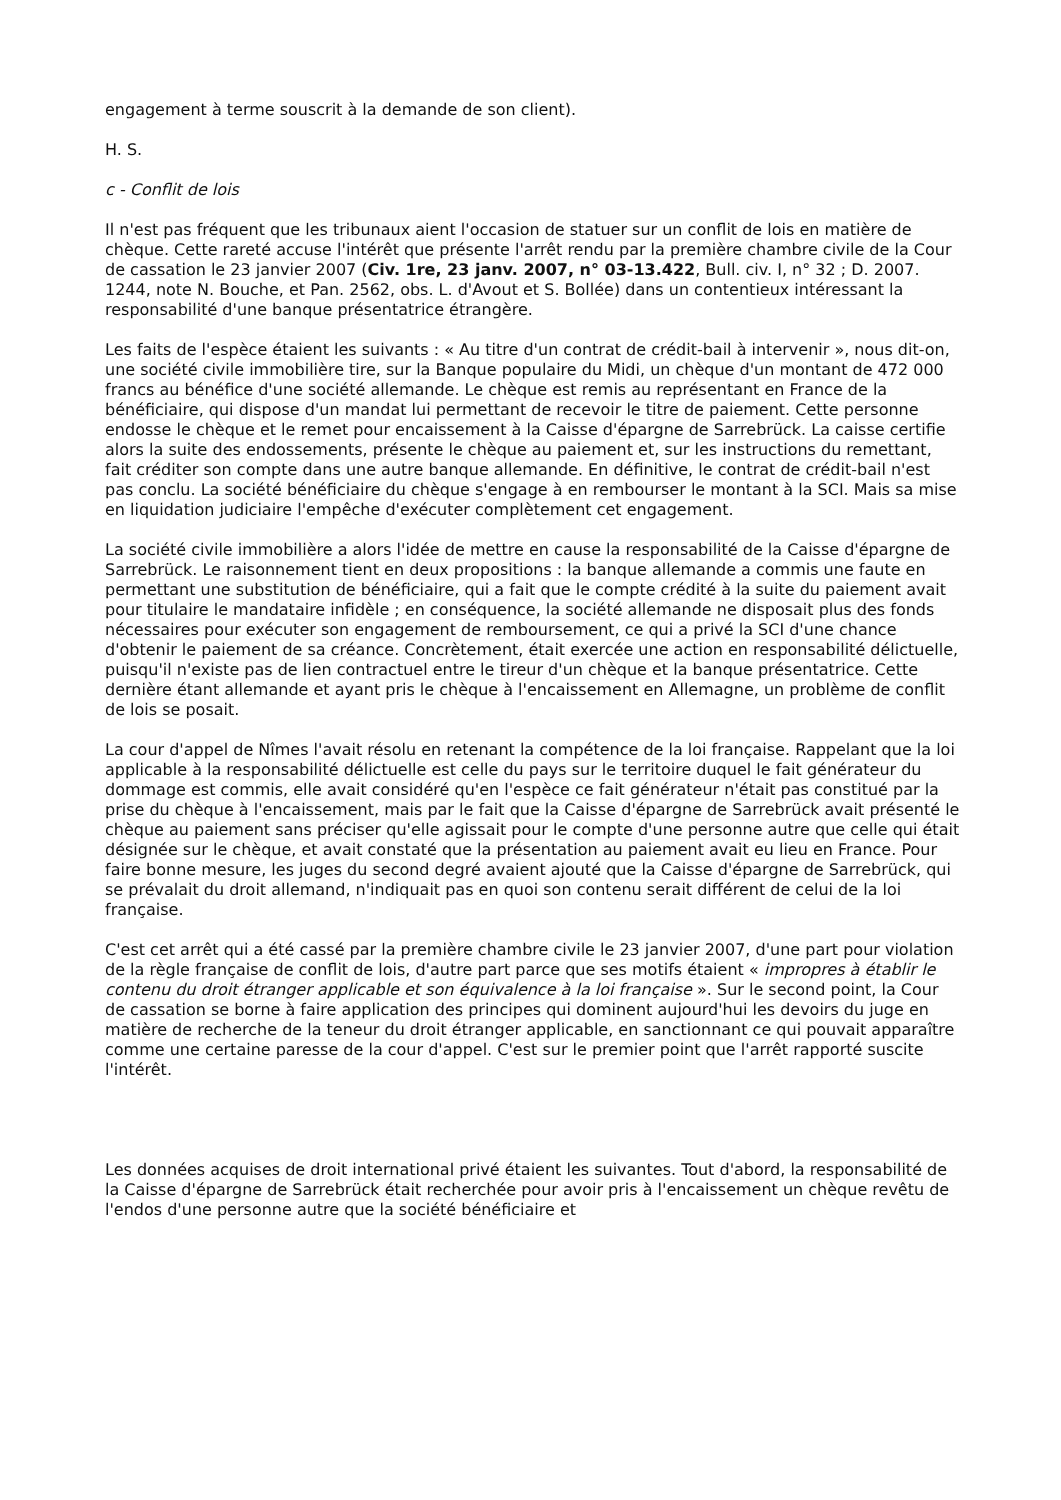engagement à terme souscrit à la demande de son client).
H. S.
c - Conflit de lois
Il n'est pas fréquent que les tribunaux aient l'occasion de statuer sur un conflit de lois en matière de chèque. Cette rareté accuse l'intérêt que présente l'arrêt rendu par la première chambre civile de la Cour de cassation le 23 janvier 2007 (Civ. 1re, 23 janv. 2007, n° 03-13.422, Bull. civ. I, n° 32 ; D. 2007. 1244, note N. Bouche, et Pan. 2562, obs. L. d'Avout et S. Bollée) dans un contentieux intéressant la responsabilité d'une banque présentatrice étrangère.
Les faits de l'espèce étaient les suivants : « Au titre d'un contrat de crédit-bail à intervenir », nous dit-on, une société civile immobilière tire, sur la Banque populaire du Midi, un chèque d'un montant de 472 000 francs au bénéfice d'une société allemande. Le chèque est remis au représentant en France de la bénéficiaire, qui dispose d'un mandat lui permettant de recevoir le titre de paiement. Cette personne endosse le chèque et le remet pour encaissement à la Caisse d'épargne de Sarrebrück. La caisse certifie alors la suite des endossements, présente le chèque au paiement et, sur les instructions du remettant, fait créditer son compte dans une autre banque allemande. En définitive, le contrat de crédit-bail n'est pas conclu. La société bénéficiaire du chèque s'engage à en rembourser le montant à la SCI. Mais sa mise en liquidation judiciaire l'empêche d'exécuter complètement cet engagement.
La société civile immobilière a alors l'idée de mettre en cause la responsabilité de la Caisse d'épargne de Sarrebrück. Le raisonnement tient en deux propositions : la banque allemande a commis une faute en permettant une substitution de bénéficiaire, qui a fait que le compte crédité à la suite du paiement avait pour titulaire le mandataire infidèle ; en conséquence, la société allemande ne disposait plus des fonds nécessaires pour exécuter son engagement de remboursement, ce qui a privé la SCI d'une chance d'obtenir le paiement de sa créance. Concrètement, était exercée une action en responsabilité délictuelle, puisqu'il n'existe pas de lien contractuel entre le tireur d'un chèque et la banque présentatrice. Cette dernière étant allemande et ayant pris le chèque à l'encaissement en Allemagne, un problème de conflit de lois se posait.
La cour d'appel de Nîmes l'avait résolu en retenant la compétence de la loi française. Rappelant que la loi applicable à la responsabilité délictuelle est celle du pays sur le territoire duquel le fait générateur du dommage est commis, elle avait considéré qu'en l'espèce ce fait générateur n'était pas constitué par la prise du chèque à l'encaissement, mais par le fait que la Caisse d'épargne de Sarrebrück avait présenté le chèque au paiement sans préciser qu'elle agissait pour le compte d'une personne autre que celle qui était désignée sur le chèque, et avait constaté que la présentation au paiement avait eu lieu en France. Pour faire bonne mesure, les juges du second degré avaient ajouté que la Caisse d'épargne de Sarrebrück, qui se prévalait du droit allemand, n'indiquait pas en quoi son contenu serait différent de celui de la loi française.
C'est cet arrêt qui a été cassé par la première chambre civile le 23 janvier 2007, d'une part pour violation de la règle française de conflit de lois, d'autre part parce que ses motifs étaient « impropres à établir le contenu du droit étranger applicable et son équivalence à la loi française ». Sur le second point, la Cour de cassation se borne à faire application des principes qui dominent aujourd'hui les devoirs du juge en matière de recherche de la teneur du droit étranger applicable, en sanctionnant ce qui pouvait apparaître comme une certaine paresse de la cour d'appel. C'est sur le premier point que l'arrêt rapporté suscite l'intérêt.
Les données acquises de droit international privé étaient les suivantes. Tout d'abord, la responsabilité de la Caisse d'épargne de Sarrebrück était recherchée pour avoir pris à l'encaissement un chèque revêtu de l'endos d'une personne autre que la société bénéficiaire et